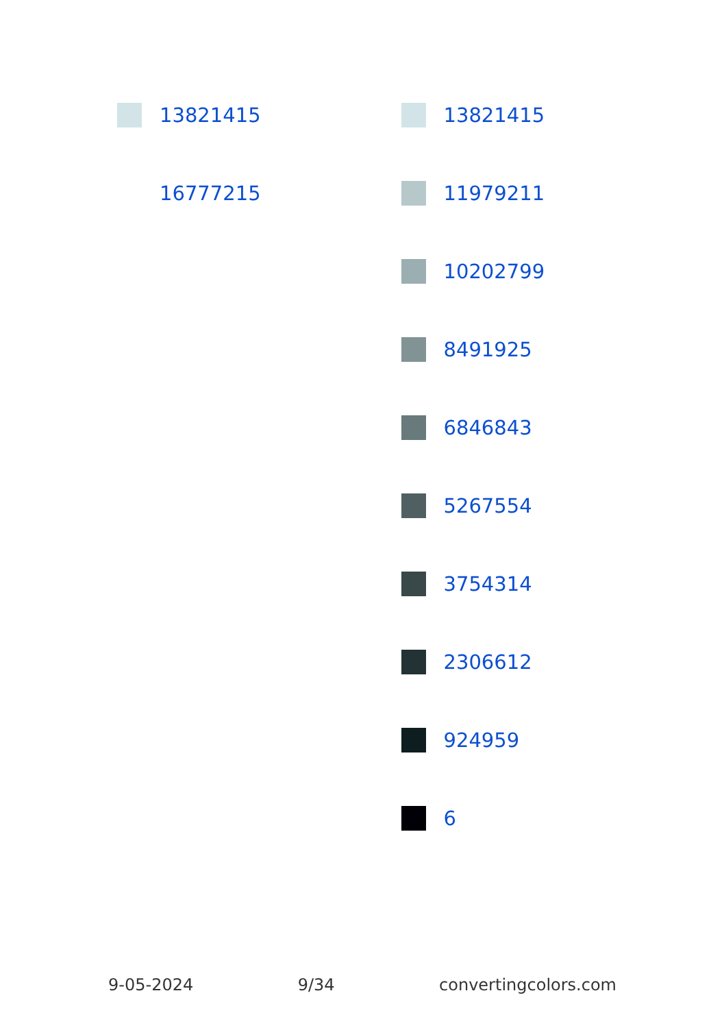13821415
16777215
13821415
11979211
10202799
8491925
6846843
5267554
3754314
2306612
924959
6
9-05-2024 9/34 convertingcolors.com